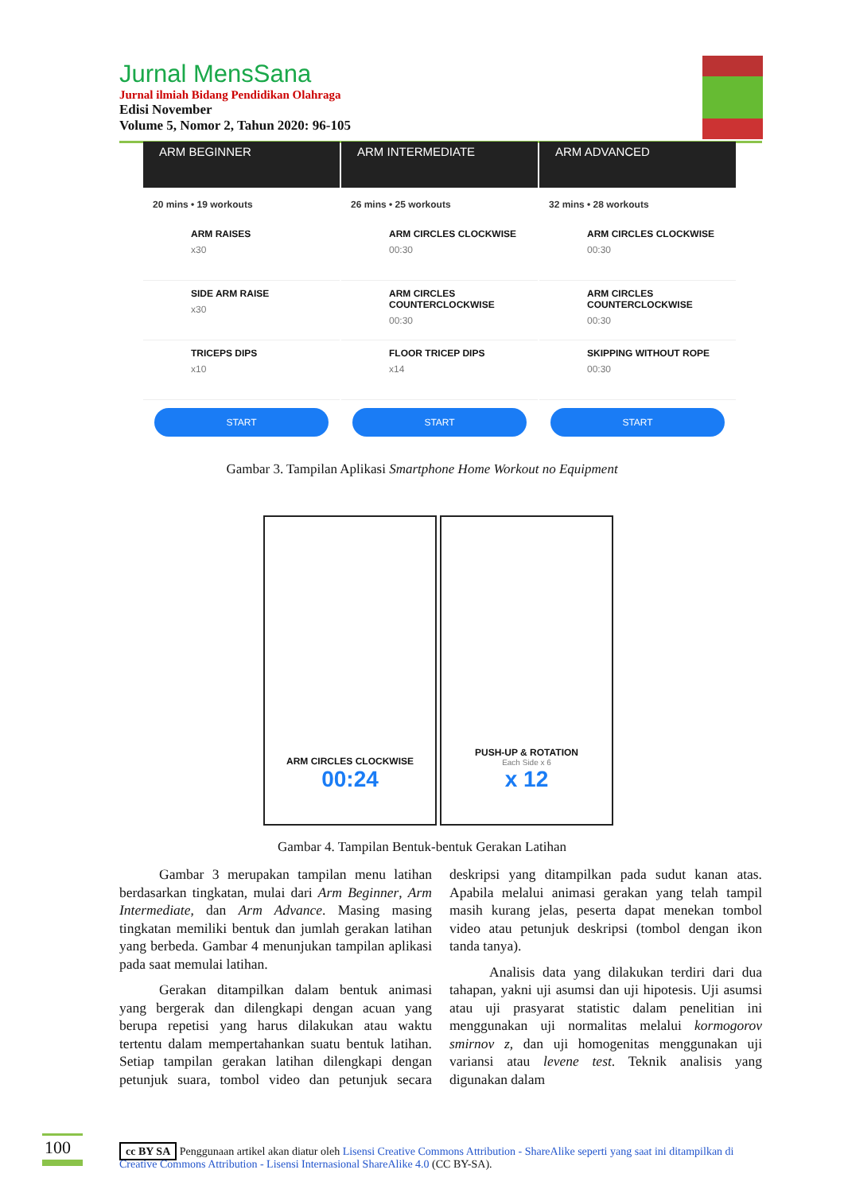Jurnal MensSana
Jurnal ilmiah Bidang Pendidikan Olahraga
Edisi November
Volume 5, Nomor 2, Tahun 2020: 96-105
ARM BEGINNER
20 mins • 19 workouts
ARM RAISES
x30
SIDE ARM RAISE
x30
TRICEPS DIPS
x10
START
ARM INTERMEDIATE
26 mins • 25 workouts
ARM CIRCLES CLOCKWISE
00:30
ARM CIRCLES COUNTERCLOCKWISE
00:30
FLOOR TRICEP DIPS
x14
START
ARM ADVANCED
32 mins • 28 workouts
ARM CIRCLES CLOCKWISE
00:30
ARM CIRCLES COUNTERCLOCKWISE
00:30
SKIPPING WITHOUT ROPE
00:30
START
Gambar 3. Tampilan Aplikasi Smartphone Home Workout no Equipment
ARM CIRCLES CLOCKWISE
00:24
PUSH-UP & ROTATION
Each Side x 6
x 12
Gambar 4. Tampilan Bentuk-bentuk Gerakan Latihan
Gambar 3 merupakan tampilan menu latihan berdasarkan tingkatan, mulai dari Arm Beginner, Arm Intermediate, dan Arm Advance. Masing masing tingkatan memiliki bentuk dan jumlah gerakan latihan yang berbeda. Gambar 4 menunjukan tampilan aplikasi pada saat memulai latihan.
Gerakan ditampilkan dalam bentuk animasi yang bergerak dan dilengkapi dengan acuan yang berupa repetisi yang harus dilakukan atau waktu tertentu dalam mempertahankan suatu bentuk latihan. Setiap tampilan gerakan latihan dilengkapi dengan petunjuk suara, tombol video dan petunjuk secara deskripsi yang ditampilkan pada sudut kanan atas. Apabila melalui animasi gerakan yang telah tampil masih kurang jelas, peserta dapat menekan tombol video atau petunjuk deskripsi (tombol dengan ikon tanda tanya).
Analisis data yang dilakukan terdiri dari dua tahapan, yakni uji asumsi dan uji hipotesis. Uji asumsi atau uji prasyarat statistic dalam penelitian ini menggunakan uji normalitas melalui kormogorov smirnov z, dan uji homogenitas menggunakan uji variansi atau levene test. Teknik analisis yang digunakan dalam
100
cc BY SA Penggunaan artikel akan diatur oleh Lisensi Creative Commons Attribution - ShareAlike seperti yang saat ini ditampilkan di Creative Commons Attribution - Lisensi Internasional ShareAlike 4.0 (CC BY-SA).